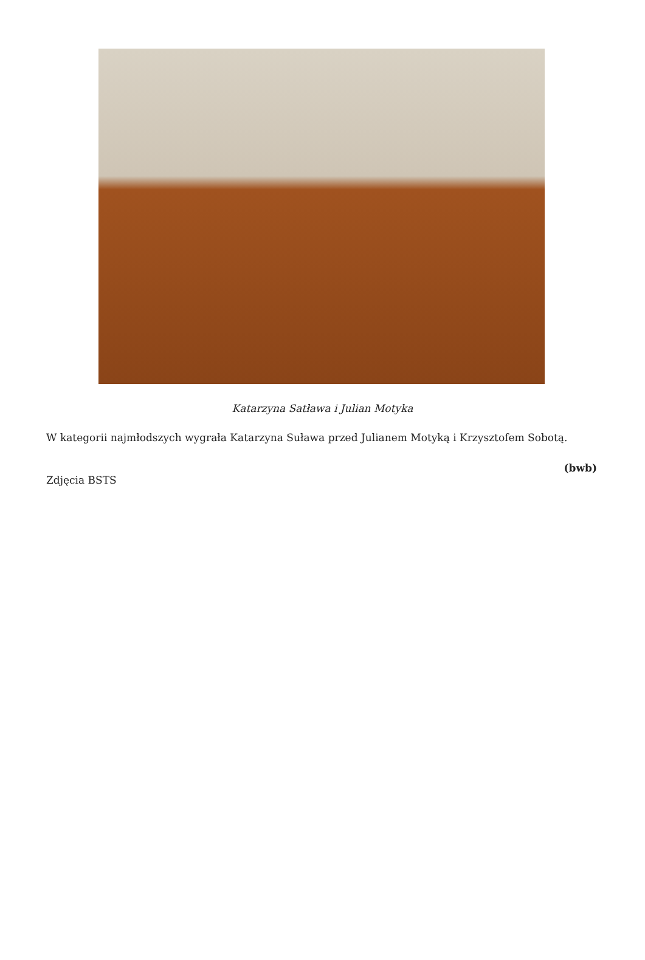Katarzyna Satława i Julian Motyka
W kategorii najmłodszych wygrała Katarzyna Suława przed Julianem Motyką i Krzysztofem Sobotą.
(bwb)
Zdjęcia BSTS